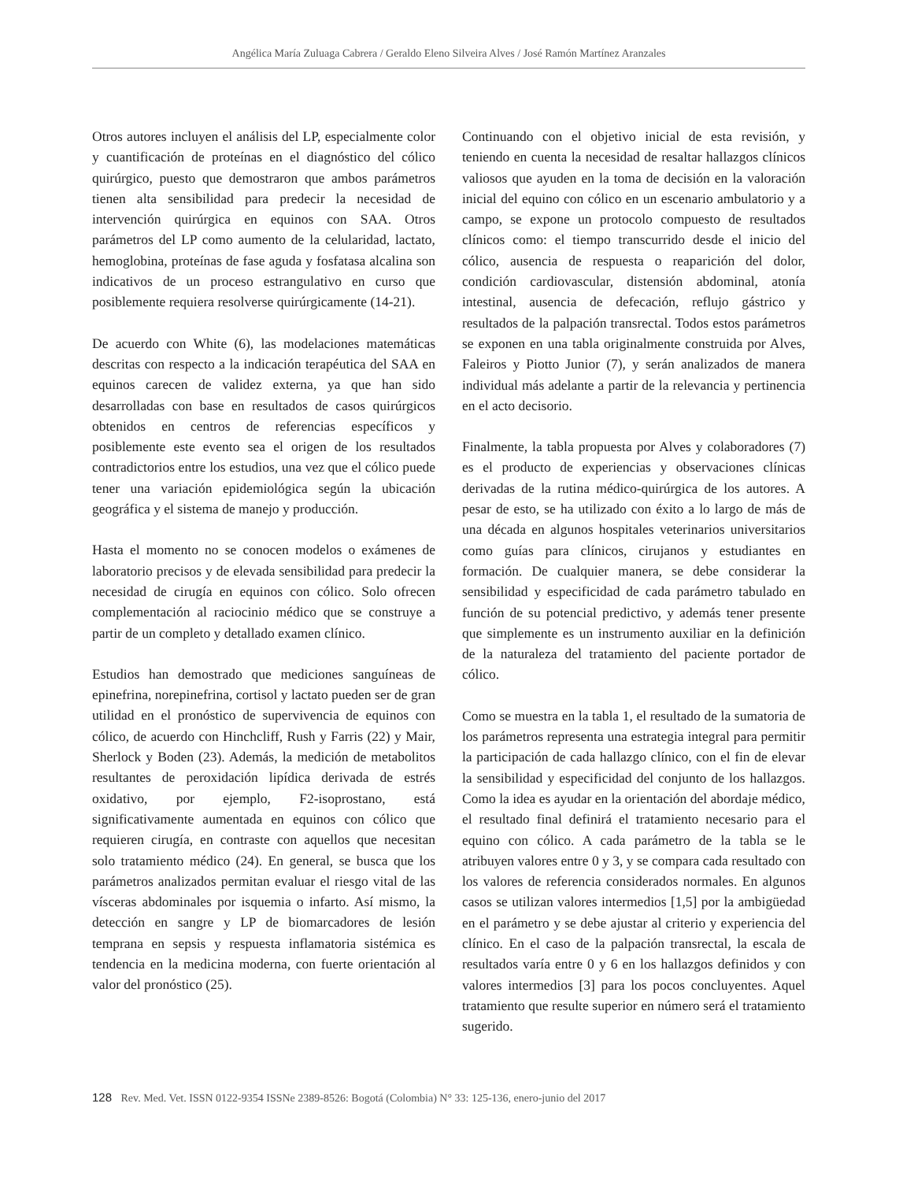Angélica María Zuluaga Cabrera / Geraldo Eleno Silveira Alves / José Ramón Martínez Aranzales
Otros autores incluyen el análisis del LP, especialmente color y cuantificación de proteínas en el diagnóstico del cólico quirúrgico, puesto que demostraron que ambos parámetros tienen alta sensibilidad para predecir la necesidad de intervención quirúrgica en equinos con SAA. Otros parámetros del LP como aumento de la celularidad, lactato, hemoglobina, proteínas de fase aguda y fosfatasa alcalina son indicativos de un proceso estrangulativo en curso que posiblemente requiera resolverse quirúrgicamente (14-21).
De acuerdo con White (6), las modelaciones matemáticas descritas con respecto a la indicación terapéutica del SAA en equinos carecen de validez externa, ya que han sido desarrolladas con base en resultados de casos quirúrgicos obtenidos en centros de referencias específicos y posiblemente este evento sea el origen de los resultados contradictorios entre los estudios, una vez que el cólico puede tener una variación epidemiológica según la ubicación geográfica y el sistema de manejo y producción.
Hasta el momento no se conocen modelos o exámenes de laboratorio precisos y de elevada sensibilidad para predecir la necesidad de cirugía en equinos con cólico. Solo ofrecen complementación al raciocinio médico que se construye a partir de un completo y detallado examen clínico.
Estudios han demostrado que mediciones sanguíneas de epinefrina, norepinefrina, cortisol y lactato pueden ser de gran utilidad en el pronóstico de supervivencia de equinos con cólico, de acuerdo con Hinchcliff, Rush y Farris (22) y Mair, Sherlock y Boden (23). Además, la medición de metabolitos resultantes de peroxidación lipídica derivada de estrés oxidativo, por ejemplo, F2-isoprostano, está significativamente aumentada en equinos con cólico que requieren cirugía, en contraste con aquellos que necesitan solo tratamiento médico (24). En general, se busca que los parámetros analizados permitan evaluar el riesgo vital de las vísceras abdominales por isquemia o infarto. Así mismo, la detección en sangre y LP de biomarcadores de lesión temprana en sepsis y respuesta inflamatoria sistémica es tendencia en la medicina moderna, con fuerte orientación al valor del pronóstico (25).
Continuando con el objetivo inicial de esta revisión, y teniendo en cuenta la necesidad de resaltar hallazgos clínicos valiosos que ayuden en la toma de decisión en la valoración inicial del equino con cólico en un escenario ambulatorio y a campo, se expone un protocolo compuesto de resultados clínicos como: el tiempo transcurrido desde el inicio del cólico, ausencia de respuesta o reaparición del dolor, condición cardiovascular, distensión abdominal, atonía intestinal, ausencia de defecación, reflujo gástrico y resultados de la palpación transrectal. Todos estos parámetros se exponen en una tabla originalmente construida por Alves, Faleiros y Piotto Junior (7), y serán analizados de manera individual más adelante a partir de la relevancia y pertinencia en el acto decisorio.
Finalmente, la tabla propuesta por Alves y colaboradores (7) es el producto de experiencias y observaciones clínicas derivadas de la rutina médico-quirúrgica de los autores. A pesar de esto, se ha utilizado con éxito a lo largo de más de una década en algunos hospitales veterinarios universitarios como guías para clínicos, cirujanos y estudiantes en formación. De cualquier manera, se debe considerar la sensibilidad y especificidad de cada parámetro tabulado en función de su potencial predictivo, y además tener presente que simplemente es un instrumento auxiliar en la definición de la naturaleza del tratamiento del paciente portador de cólico.
Como se muestra en la tabla 1, el resultado de la sumatoria de los parámetros representa una estrategia integral para permitir la participación de cada hallazgo clínico, con el fin de elevar la sensibilidad y especificidad del conjunto de los hallazgos. Como la idea es ayudar en la orientación del abordaje médico, el resultado final definirá el tratamiento necesario para el equino con cólico. A cada parámetro de la tabla se le atribuyen valores entre 0 y 3, y se compara cada resultado con los valores de referencia considerados normales. En algunos casos se utilizan valores intermedios [1,5] por la ambigüedad en el parámetro y se debe ajustar al criterio y experiencia del clínico. En el caso de la palpación transrectal, la escala de resultados varía entre 0 y 6 en los hallazgos definidos y con valores intermedios [3] para los pocos concluyentes. Aquel tratamiento que resulte superior en número será el tratamiento sugerido.
128 Rev. Med. Vet. ISSN 0122-9354 ISSNe 2389-8526: Bogotá (Colombia) N° 33: 125-136, enero-junio del 2017